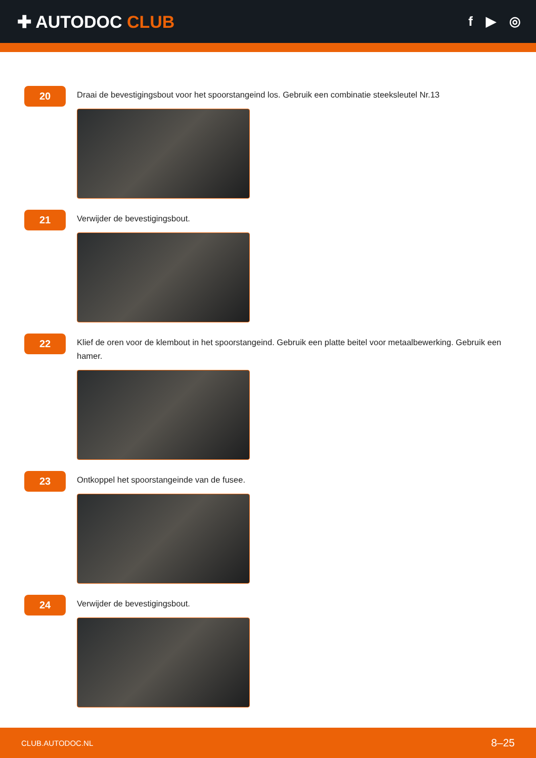✚ AUTODOC CLUB
f ▶ ◎
20
Draai de bevestigingsbout voor het spoorstangeind los. Gebruik een combinatie steeksleutel Nr.13
21
Verwijder de bevestigingsbout.
22
Klief de oren voor de klembout in het spoorstangeind. Gebruik een platte beitel voor metaalbewerking. Gebruik een hamer.
23
Ontkoppel het spoorstangeinde van de fusee.
24
Verwijder de bevestigingsbout.
CLUB.AUTODOC.NL 8–25